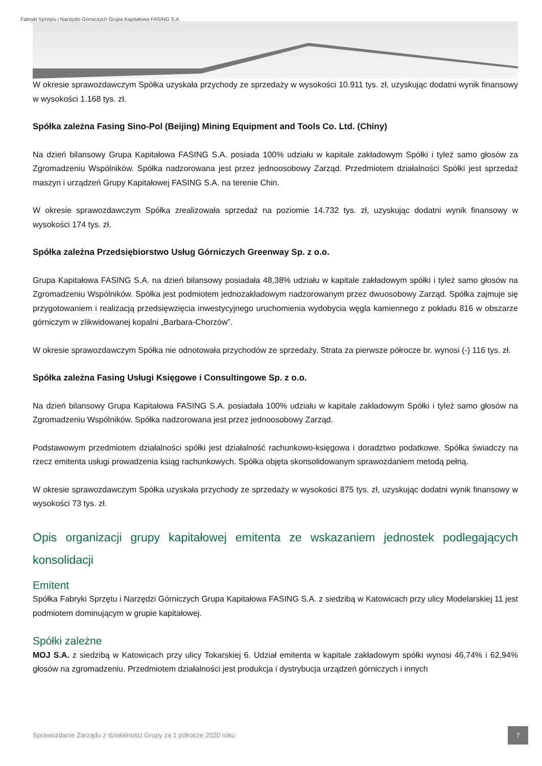Fabryki Sprzętu i Narzędzi Górniczych Grupa Kapitałowa FASING S.A.
W okresie sprawozdawczym Spółka uzyskała przychody ze sprzedaży w wysokości 10.911 tys. zł, uzyskując dodatni wynik finansowy w wysokości 1.168 tys. zł.
Spółka zależna Fasing Sino-Pol (Beijing) Mining Equipment and Tools Co. Ltd. (Chiny)
Na dzień bilansowy Grupa Kapitałowa FASING S.A. posiada 100% udziału w kapitale zakładowym Spółki i tyleż samo głosów za Zgromadzeniu Wspólników. Spółka nadzorowana jest przez jednoosobowy Zarząd. Przedmiotem działalności Spółki jest sprzedaż maszyn i urządzeń Grupy Kapitałowej FASING S.A. na terenie Chin.
W okresie sprawozdawczym Spółka zrealizowała sprzedaż na poziomie 14.732 tys. zł, uzyskując dodatni wynik finansowy w wysokości 174 tys. zł.
Spółka zależna Przedsiębiorstwo Usług Górniczych Greenway Sp. z o.o.
Grupa Kapitałowa FASING S.A. na dzień bilansowy posiadała 48,38% udziału w kapitale zakładowym spółki i tyleż samo głosów na Zgromadzeniu Wspólników. Spółka jest podmiotem jednozakładowym nadzorowanym przez dwuosobowy Zarząd. Spółka zajmuje się przygotowaniem i realizacją przedsięwzięcia inwestycyjnego uruchomienia wydobycia węgla kamiennego z pokładu 816 w obszarze górniczym w zlikwidowanej kopalni „Barbara-Chorzów”.
W okresie sprawozdawczym Spółka nie odnotowała przychodów ze sprzedaży. Strata za pierwsze półrocze br. wynosi (-) 116 tys. zł.
Spółka zależna Fasing Usługi Księgowe i Consultingowe Sp. z o.o.
Na dzień bilansowy Grupa Kapitałowa FASING S.A. posiadała 100% udziału w kapitale zakładowym Spółki i tyleż samo głosów na Zgromadzeniu Wspólników. Spółka nadzorowana jest przez jednoosobowy Zarząd.
Podstawowym przedmiotem działalności spółki jest działalność rachunkowo-księgowa i doradztwo podatkowe. Spółka świadczy na rzecz emitenta usługi prowadzenia ksiąg rachunkowych. Spółka objęta skonsolidowanym sprawozdaniem metodą pełną.
W okresie sprawozdawczym Spółka uzyskała przychody ze sprzedaży w wysokości 875 tys. zł, uzyskując dodatni wynik finansowy w wysokości 73 tys. zł.
Opis organizacji grupy kapitałowej emitenta ze wskazaniem jednostek podlegających konsolidacji
Emitent
Spółka Fabryki Sprzętu i Narzędzi Górniczych Grupa Kapitałowa FASING S.A. z siedzibą w Katowicach przy ulicy Modelarskiej 11 jest podmiotem dominującym w grupie kapitałowej.
Spółki zależne
MOJ S.A. z siedzibą w Katowicach przy ulicy Tokarskiej 6. Udział emitenta w kapitale zakładowym spółki wynosi 46,74% i 62,94% głosów na zgromadzeniu. Przedmiotem działalności jest produkcja i dystrybucja urządzeń górniczych i innych
Sprawozdanie Zarządu z działalności Grupy za 1 półrocze 2020 roku
7